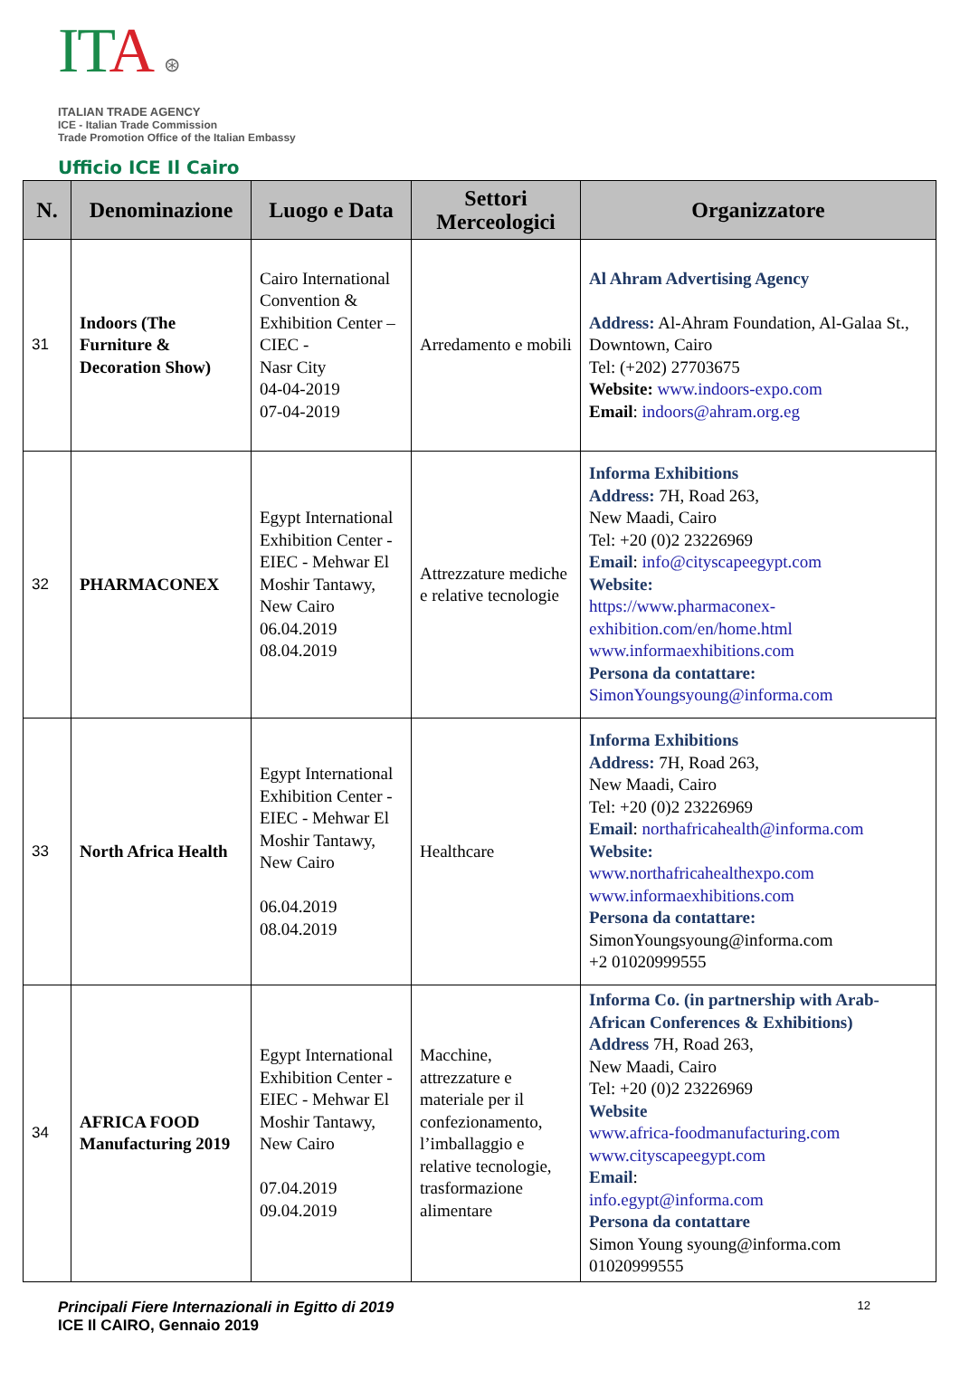ITA ⊛
ITALIAN TRADE AGENCY
ICE - Italian Trade Commission
Trade Promotion Office of the Italian Embassy
Ufficio ICE Il Cairo
| N. | Denominazione | Luogo e Data | Settori Merceologici | Organizzatore |
| --- | --- | --- | --- | --- |
| 31 | Indoors (The Furniture & Decoration Show) | Cairo International Convention & Exhibition Center –CIEC - Nasr City 04-04-2019 07-04-2019 | Arredamento e mobili | Al Ahram Advertising Agency Address: Al-Ahram Foundation, Al-Galaa St., Downtown, Cairo Tel: (+202) 27703675 Website: www.indoors-expo.com Email : indoors@ahram.org.eg |
| 32 | PHARMACONEX | Egypt International Exhibition Center - EIEC - Mehwar El Moshir Tantawy, New Cairo 06.04.2019 08.04.2019 | Attrezzature mediche e relative tecnologie | Informa Exhibitions Address: 7H, Road 263, New Maadi, Cairo Tel: +20 (0)2 23226969 Email : info@cityscapeegypt.com Website: https://www.pharmaconex-exhibition.com/en/home.html www.informaexhibitions.com Persona da contattare: SimonYoungsyoung@informa.com |
| 33 | North Africa Health | Egypt International Exhibition Center - EIEC - Mehwar El Moshir Tantawy, New Cairo 06.04.2019 08.04.2019 | Healthcare | Informa Exhibitions Address: 7H, Road 263, New Maadi, Cairo Tel: +20 (0)2 23226969 Email : northafricahealth@informa.com Website: www.northafricahealthexpo.com www.informaexhibitions.com Persona da contattare: SimonYoungsyoung@informa.com +2 01020999555 |
| 34 | AFRICA FOOD Manufacturing 2019 | Egypt International Exhibition Center - EIEC - Mehwar El Moshir Tantawy, New Cairo 07.04.2019 09.04.2019 | Macchine, attrezzature e materiale per il confezionamento, l’imballaggio e relative tecnologie, trasformazione alimentare | Informa Co. (in partnership with Arab-African Conferences & Exhibitions) Address 7H, Road 263, New Maadi, Cairo Tel: +20 (0)2 23226969 Website www.africa-foodmanufacturing.com www.cityscapeegypt.com Email : info.egypt@informa.com Persona da contattare Simon Young syoung@informa.com 01020999555 |
Principali Fiere Internazionali in Egitto di 2019
ICE Il CAIRO, Gennaio 2019
12